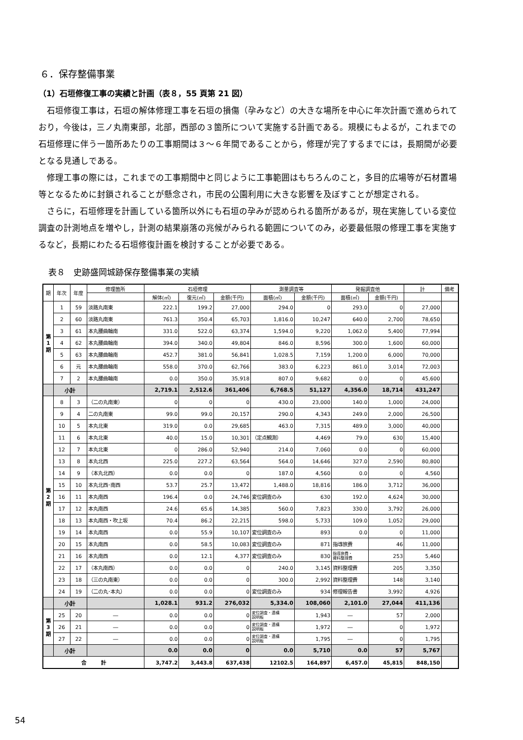６．保存整備事業
（1）石垣修復工事の実績と計画（表８，55 頁第 21 図）
石垣修復工事は，石垣の解体修理工事を石垣の損傷（孕みなど）の大きな場所を中心に年次計画で進められており，今後は，三ノ丸南東部，北部，西部の３箇所について実施する計画である。規模にもよるが，これまでの石垣修理に伴う一箇所あたりの工事期間は３～６年間であることから，修理が完了するまでには，長期間が必要となる見通しである。
修理工事の際には，これまでの工事期間中と同じように工事範囲はもちろんのこと，多目的広場等が石材置場等となるために封鎖されることが懸念され，市民の公園利用に大きな影響を及ぼすことが想定される。
さらに，石垣修理を計画している箇所以外にも石垣の孕みが認められる箇所があるが，現在実施している変位調査の計測地点を増やし，計測の結果崩落の兆候がみられる範囲についてのみ，必要最低限の修理工事を実施するなど，長期にわたる石垣修復計画を検討することが必要である。
表８　史跡盛岡城跡保存整備事業の実績
| 期 | 年次 | 年度 | 修理箇所 | 石垣修理 | | | 測量調査等 | | 発掘調査他 | | 計 | 備考 |
| --- | --- | --- | --- | --- | --- | --- | --- | --- | --- | --- | --- | --- |
| | | | | 解体(㎡) | 復元(㎡) | 金額(千円) | 面積(㎡) | 金額(千円) | 面積(㎡) | 金額(千円) | | |
| 第 1 期 | 1 | 59 | 淡路丸南東 | 222.1 | 199.2 | 27,000 | 294.0 | 0 | 293.0 | 0 | 27,000 | |
| | 2 | 60 | 淡路丸南東 | 761.3 | 350.4 | 65,703 | 1,816.0 | 10,247 | 640.0 | 2,700 | 78,650 | |
| | 3 | 61 | 本丸腰曲輪南 | 331.0 | 522.0 | 63,374 | 1,594.0 | 9,220 | 1,062.0 | 5,400 | 77,994 | |
| | 4 | 62 | 本丸腰曲輪南 | 394.0 | 340.0 | 49,804 | 846.0 | 8,596 | 300.0 | 1,600 | 60,000 | |
| | 5 | 63 | 本丸腰曲輪南 | 452.7 | 381.0 | 56,841 | 1,028.5 | 7,159 | 1,200.0 | 6,000 | 70,000 | |
| | 6 | 元 | 本丸腰曲輪南 | 558.0 | 370.0 | 62,766 | 383.0 | 6,223 | 861.0 | 3,014 | 72,003 | |
| | 7 | 2 | 本丸腰曲輪南 | 0.0 | 350.0 | 35,918 | 807.0 | 9,682 | 0.0 | 0 | 45,600 | |
| | 小計 | | | 2,719.1 | 2,512.6 | 361,406 | 6,768.5 | 51,127 | 4,356.0 | 18,714 | 431,247 | |
| 第 2 期 | 8 | 3 | （二の丸南東） | 0 | 0 | 0 | 430.0 | 23,000 | 140.0 | 1,000 | 24,000 | |
| | 9 | 4 | 二の丸南東 | 99.0 | 99.0 | 20,157 | 290.0 | 4,343 | 249.0 | 2,000 | 26,500 | |
| | 10 | 5 | 本丸北東 | 319.0 | 0.0 | 29,685 | 463.0 | 7,315 | 489.0 | 3,000 | 40,000 | |
| | 11 | 6 | 本丸北東 | 40.0 | 15.0 | 10,301 | （定点観測） | 4,469 | 79.0 | 630 | 15,400 | |
| | 12 | 7 | 本丸北東 | 0 | 286.0 | 52,940 | 214.0 | 7,060 | 0.0 | 0 | 60,000 | |
| | 13 | 8 | 本丸北西 | 225.0 | 227.2 | 63,564 | 564.0 | 14,646 | 327.0 | 2,590 | 80,800 | |
| | 14 | 9 | （本丸北西） | 0.0 | 0.0 | 0 | 187.0 | 4,560 | 0.0 | 0 | 4,560 | |
| | 15 | 10 | 本丸北西･南西 | 53.7 | 25.7 | 13,472 | 1,488.0 | 18,816 | 186.0 | 3,712 | 36,000 | |
| | 16 | 11 | 本丸南西 | 196.4 | 0.0 | 24,746 | 変位調査のみ | 630 | 192.0 | 4,624 | 30,000 | |
| | 17 | 12 | 本丸南西 | 24.6 | 65.6 | 14,385 | 560.0 | 7,823 | 330.0 | 3,792 | 26,000 | |
| | 18 | 13 | 本丸南西・吹上坂 | 70.4 | 86.2 | 22,215 | 598.0 | 5,733 | 109.0 | 1,052 | 29,000 | |
| | 19 | 14 | 本丸南西 | 0.0 | 55.9 | 10,107 | 変位調査のみ | 893 | 0.0 | 0 | 11,000 | |
| | 20 | 15 | 本丸南西 | 0.0 | 58.5 | 10,083 | 変位調査のみ | 871 | 指導旅費 | 46 | 11,000 | |
| | 21 | 16 | 本丸南西 | 0.0 | 12.1 | 4,377 | 変位調査のみ | 830 | 指導旅費・ 資料整理費 | 253 | 5,460 | |
| | 22 | 17 | （本丸南西） | 0.0 | 0.0 | 0 | 240.0 | 3,145 | 資料整理費 | 205 | 3,350 | |
| | 23 | 18 | （三の丸南東） | 0.0 | 0.0 | 0 | 300.0 | 2,992 | 資料整理費 | 148 | 3,140 | |
| | 24 | 19 | （二の丸･本丸） | 0.0 | 0.0 | 0 | 変位調査のみ | 934 | 修理報告書 | 3,992 | 4,926 | |
| | 小計 | | | 1,028.1 | 931.2 | 276,032 | 5,334.0 | 108,060 | 2,101.0 | 27,044 | 411,136 | |
| 第 3 期 | 25 | 20 | ― | 0.0 | 0.0 | 0 | 変位調査・遺構 説明板 | 1,943 | ― | 57 | 2,000 | |
| | 26 | 21 | ― | 0.0 | 0.0 | 0 | 変位調査・遺構 説明板 | 1,972 | ― | 0 | 1,972 | |
| | 27 | 22 | ― | 0.0 | 0.0 | 0 | 変位調査・遺構 説明板 | 1,795 | ― | 0 | 1,795 | |
| | 小計 | | | 0.0 | 0.0 | 0 | 0.0 | 5,710 | 0.0 | 57 | 5,767 | |
| 合 計 | | | | 3,747.2 | 3,443.8 | 637,438 | 12102.5 | 164,897 | 6,457.0 | 45,815 | 848,150 | |
54